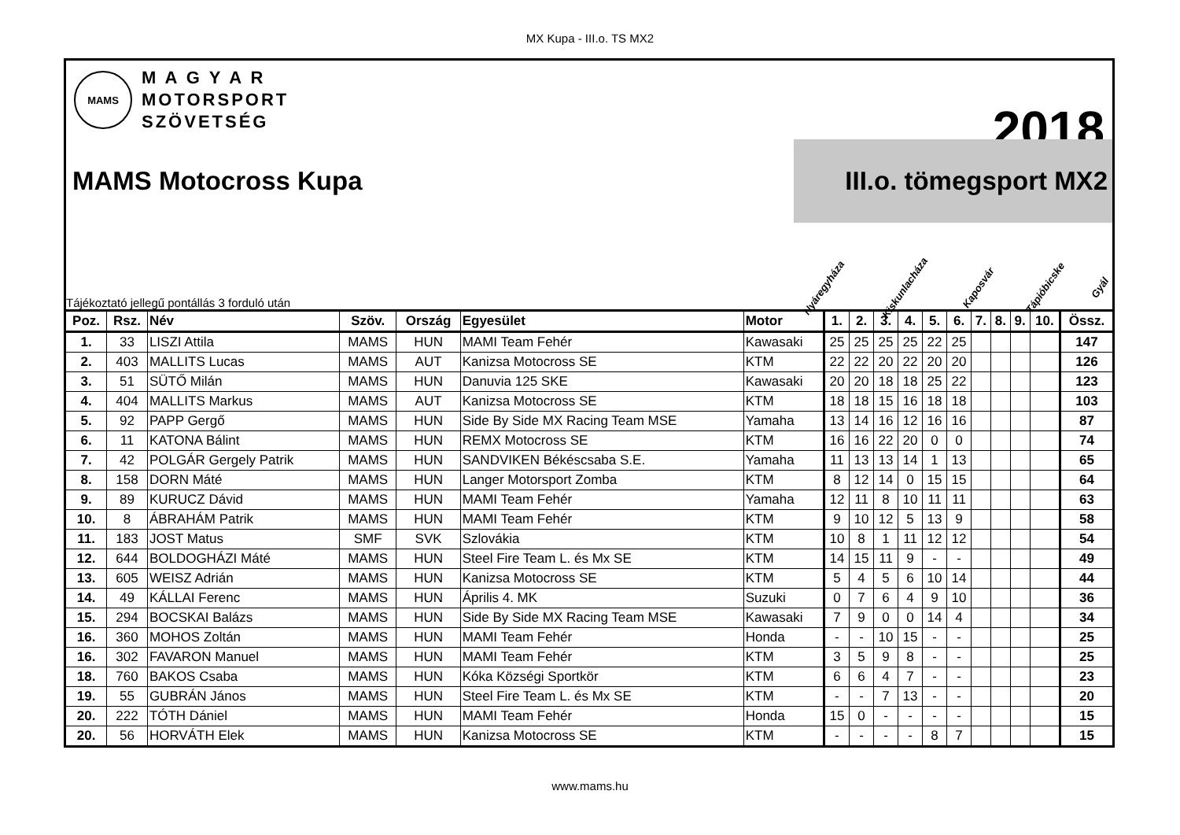MX Kupa - III.o. TS MX2
MAMS
M A G Y A R
MOTORSPORT
SZÖVETSÉG
2018
MAMS Motocross Kupa
III.o. tömegsport MX2
Tájékoztató jellegű pontállás 3 forduló után
Nyáregyháza Kiskunlacháza Kaposvár Tápióbicske Gyál
| Poz. | Rsz. | Név | Szöv. | Ország | Egyesület | Motor | 1. | 2. | 3. | 4. | 5. | 6. | 7. | 8. | 9. | 10. | Össz. |
| --- | --- | --- | --- | --- | --- | --- | --- | --- | --- | --- | --- | --- | --- | --- | --- | --- | --- |
| 1. | 33 | LISZI Attila | MAMS | HUN | MAMI Team Fehér | Kawasaki | 25 | 25 | 25 | 25 | 22 | 25 | | | | | 147 |
| 2. | 403 | MALLITS Lucas | MAMS | AUT | Kanizsa Motocross SE | KTM | 22 | 22 | 20 | 22 | 20 | 20 | | | | | 126 |
| 3. | 51 | SÜTŐ Milán | MAMS | HUN | Danuvia 125 SKE | Kawasaki | 20 | 20 | 18 | 18 | 25 | 22 | | | | | 123 |
| 4. | 404 | MALLITS Markus | MAMS | AUT | Kanizsa Motocross SE | KTM | 18 | 18 | 15 | 16 | 18 | 18 | | | | | 103 |
| 5. | 92 | PAPP Gergő | MAMS | HUN | Side By Side MX Racing Team MSE | Yamaha | 13 | 14 | 16 | 12 | 16 | 16 | | | | | 87 |
| 6. | 11 | KATONA Bálint | MAMS | HUN | REMX Motocross SE | KTM | 16 | 16 | 22 | 20 | 0 | 0 | | | | | 74 |
| 7. | 42 | POLGÁR Gergely Patrik | MAMS | HUN | SANDVIKEN Békéscsaba S.E. | Yamaha | 11 | 13 | 13 | 14 | 1 | 13 | | | | | 65 |
| 8. | 158 | DORN Máté | MAMS | HUN | Langer Motorsport Zomba | KTM | 8 | 12 | 14 | 0 | 15 | 15 | | | | | 64 |
| 9. | 89 | KURUCZ Dávid | MAMS | HUN | MAMI Team Fehér | Yamaha | 12 | 11 | 8 | 10 | 11 | 11 | | | | | 63 |
| 10. | 8 | ÁBRAHÁM Patrik | MAMS | HUN | MAMI Team Fehér | KTM | 9 | 10 | 12 | 5 | 13 | 9 | | | | | 58 |
| 11. | 183 | JOST Matus | SMF | SVK | Szlovákia | KTM | 10 | 8 | 1 | 11 | 12 | 12 | | | | | 54 |
| 12. | 644 | BOLDOGHÁZI Máté | MAMS | HUN | Steel Fire Team L. és Mx SE | KTM | 14 | 15 | 11 | 9 | - | - | | | | | 49 |
| 13. | 605 | WEISZ Adrián | MAMS | HUN | Kanizsa Motocross SE | KTM | 5 | 4 | 5 | 6 | 10 | 14 | | | | | 44 |
| 14. | 49 | KÁLLAI Ferenc | MAMS | HUN | Április 4. MK | Suzuki | 0 | 7 | 6 | 4 | 9 | 10 | | | | | 36 |
| 15. | 294 | BOCSKAI Balázs | MAMS | HUN | Side By Side MX Racing Team MSE | Kawasaki | 7 | 9 | 0 | 0 | 14 | 4 | | | | | 34 |
| 16. | 360 | MOHOS Zoltán | MAMS | HUN | MAMI Team Fehér | Honda | - | - | 10 | 15 | - | - | | | | | 25 |
| 16. | 302 | FAVARON Manuel | MAMS | HUN | MAMI Team Fehér | KTM | 3 | 5 | 9 | 8 | - | - | | | | | 25 |
| 18. | 760 | BAKOS Csaba | MAMS | HUN | Kóka Községi Sportkör | KTM | 6 | 6 | 4 | 7 | - | - | | | | | 23 |
| 19. | 55 | GUBRÁN János | MAMS | HUN | Steel Fire Team L. és Mx SE | KTM | - | - | 7 | 13 | - | - | | | | | 20 |
| 20. | 222 | TÓTH Dániel | MAMS | HUN | MAMI Team Fehér | Honda | 15 | 0 | - | - | - | - | | | | | 15 |
| 20. | 56 | HORVÁTH Elek | MAMS | HUN | Kanizsa Motocross SE | KTM | - | - | - | - | 8 | 7 | | | | | 15 |
www.mams.hu